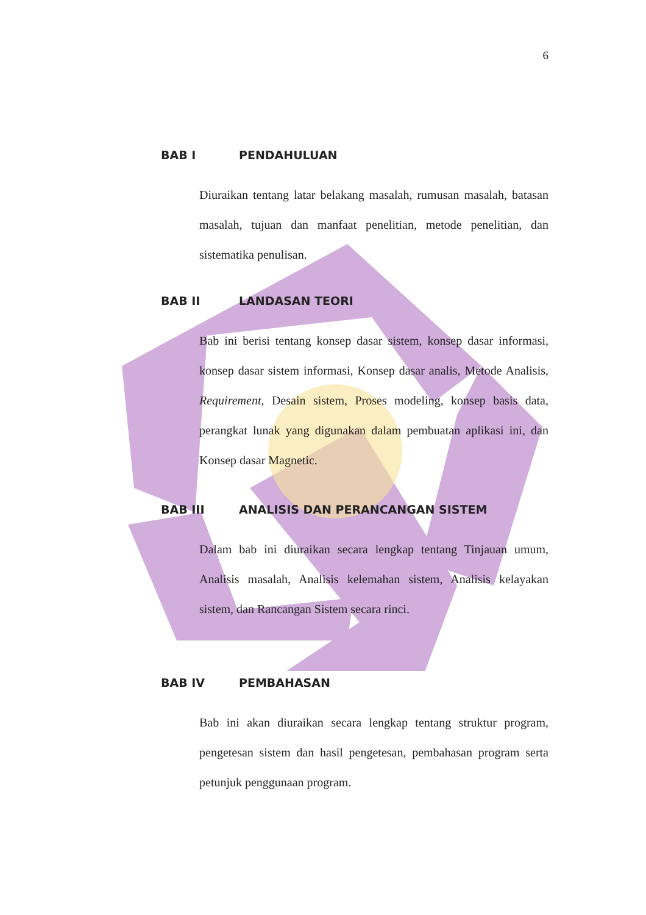6
BAB I PENDAHULUAN
Diuraikan tentang latar belakang masalah, rumusan masalah, batasan masalah, tujuan dan manfaat penelitian, metode penelitian, dan sistematika penulisan.
BAB II LANDASAN TEORI
Bab ini berisi tentang konsep dasar sistem, konsep dasar informasi, konsep dasar sistem informasi, Konsep dasar analis, Metode Analisis, Requirement, Desain sistem, Proses modeling, konsep basis data, perangkat lunak yang digunakan dalam pembuatan aplikasi ini, dan Konsep dasar Magnetic.
BAB III ANALISIS DAN PERANCANGAN SISTEM
Dalam bab ini diuraikan secara lengkap tentang Tinjauan umum, Analisis masalah, Analisis kelemahan sistem, Analisis kelayakan sistem, dan Rancangan Sistem secara rinci.
BAB IV PEMBAHASAN
Bab ini akan diuraikan secara lengkap tentang struktur program, pengetesan sistem dan hasil pengetesan, pembahasan program serta petunjuk penggunaan program.